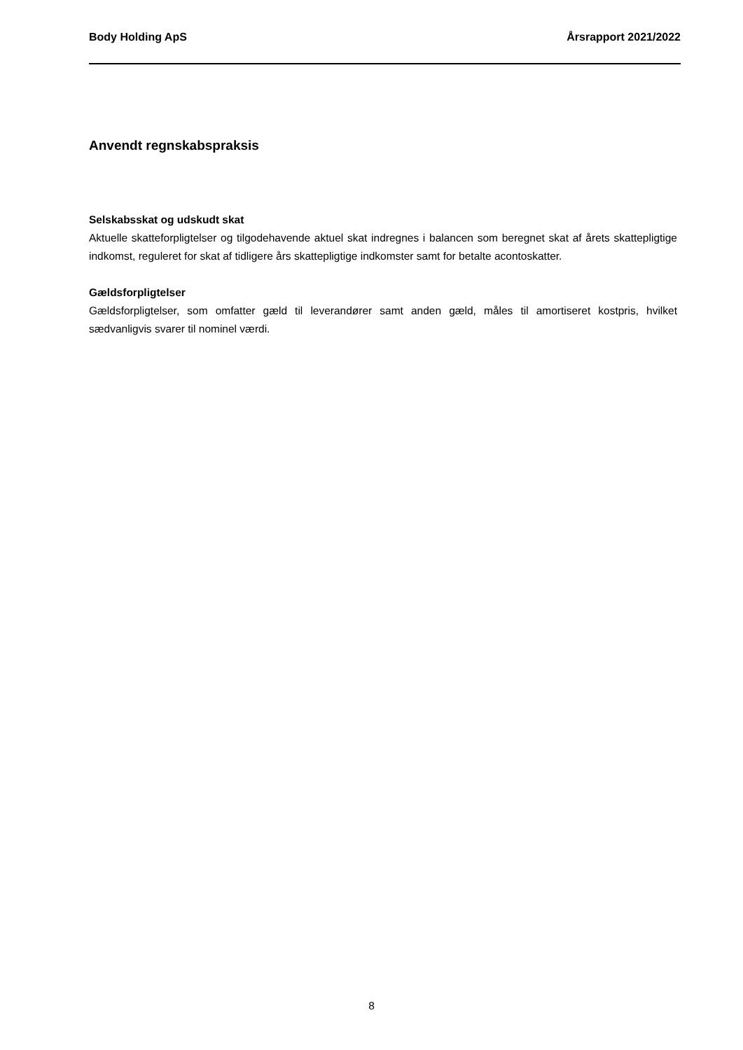Body Holding ApS Årsrapport 2021/2022
Anvendt regnskabspraksis
Selskabsskat og udskudt skat
Aktuelle skatteforpligtelser og tilgodehavende aktuel skat indregnes i balancen som beregnet skat af årets skattepligtige indkomst, reguleret for skat af tidligere års skattepligtige indkomster samt for betalte acontoskatter.
Gældsforpligtelser
Gældsforpligtelser, som omfatter gæld til leverandører samt anden gæld, måles til amortiseret kostpris, hvilket sædvanligvis svarer til nominel værdi.
8